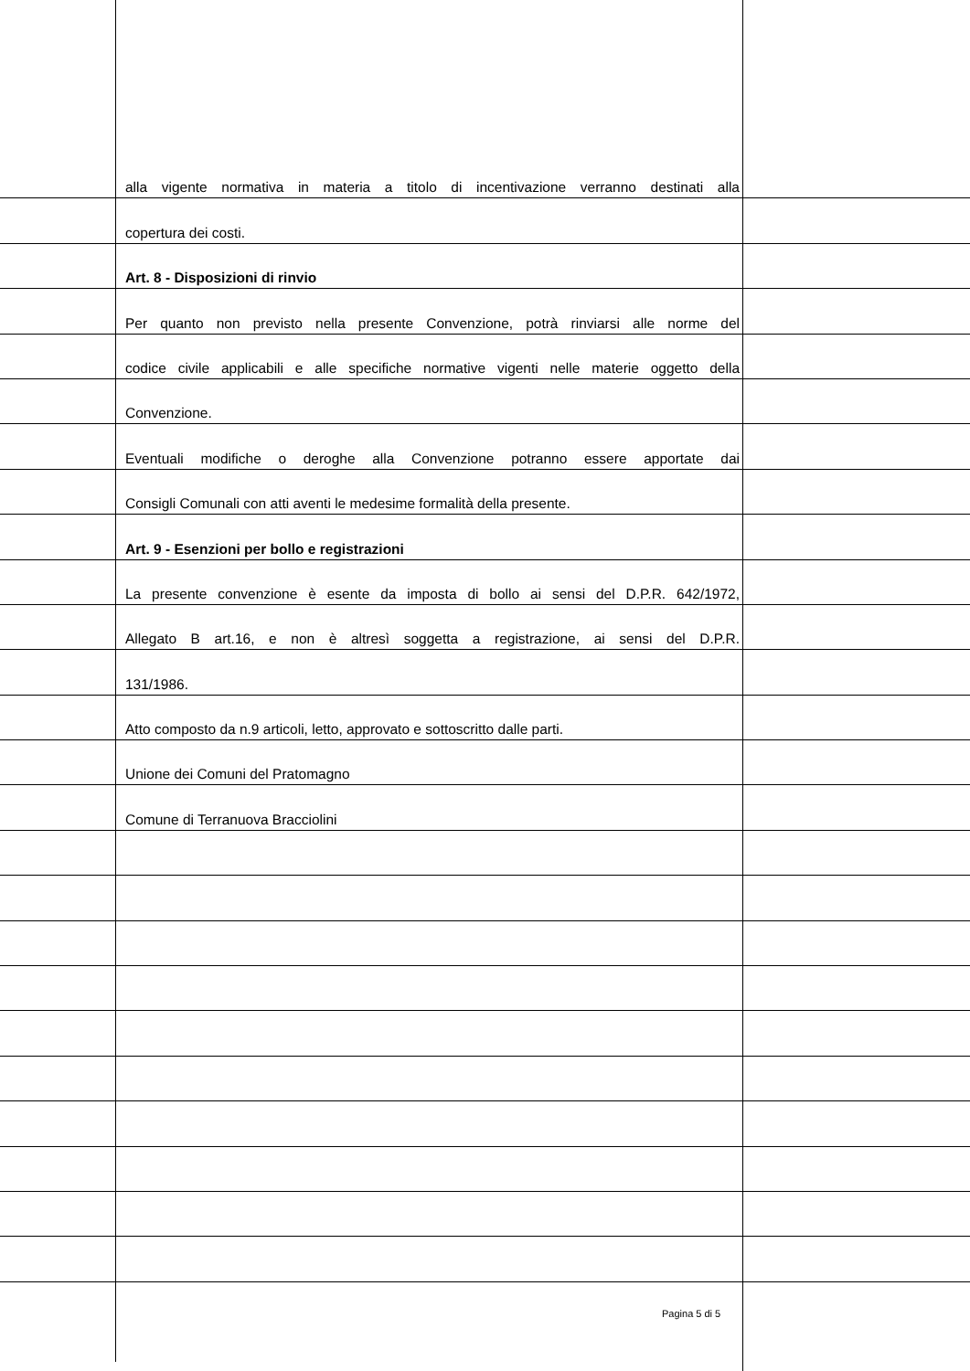alla vigente normativa in materia a titolo di incentivazione verranno destinati alla
copertura dei costi.
Art. 8 - Disposizioni di rinvio
Per quanto non previsto nella presente Convenzione, potrà rinviarsi alle norme del
codice civile applicabili e alle specifiche normative vigenti nelle materie oggetto della
Convenzione.
Eventuali modifiche o deroghe alla Convenzione potranno essere apportate dai
Consigli Comunali con atti aventi le medesime formalità della presente.
Art. 9 - Esenzioni per bollo e registrazioni
La presente convenzione è esente da imposta di bollo ai sensi del D.P.R. 642/1972,
Allegato B art.16, e non è altresì soggetta a registrazione, ai sensi del D.P.R.
131/1986.
Atto composto da n.9 articoli, letto, approvato e sottoscritto dalle parti.
Unione dei Comuni del Pratomagno
Comune di Terranuova Bracciolini
Pagina 5 di 5